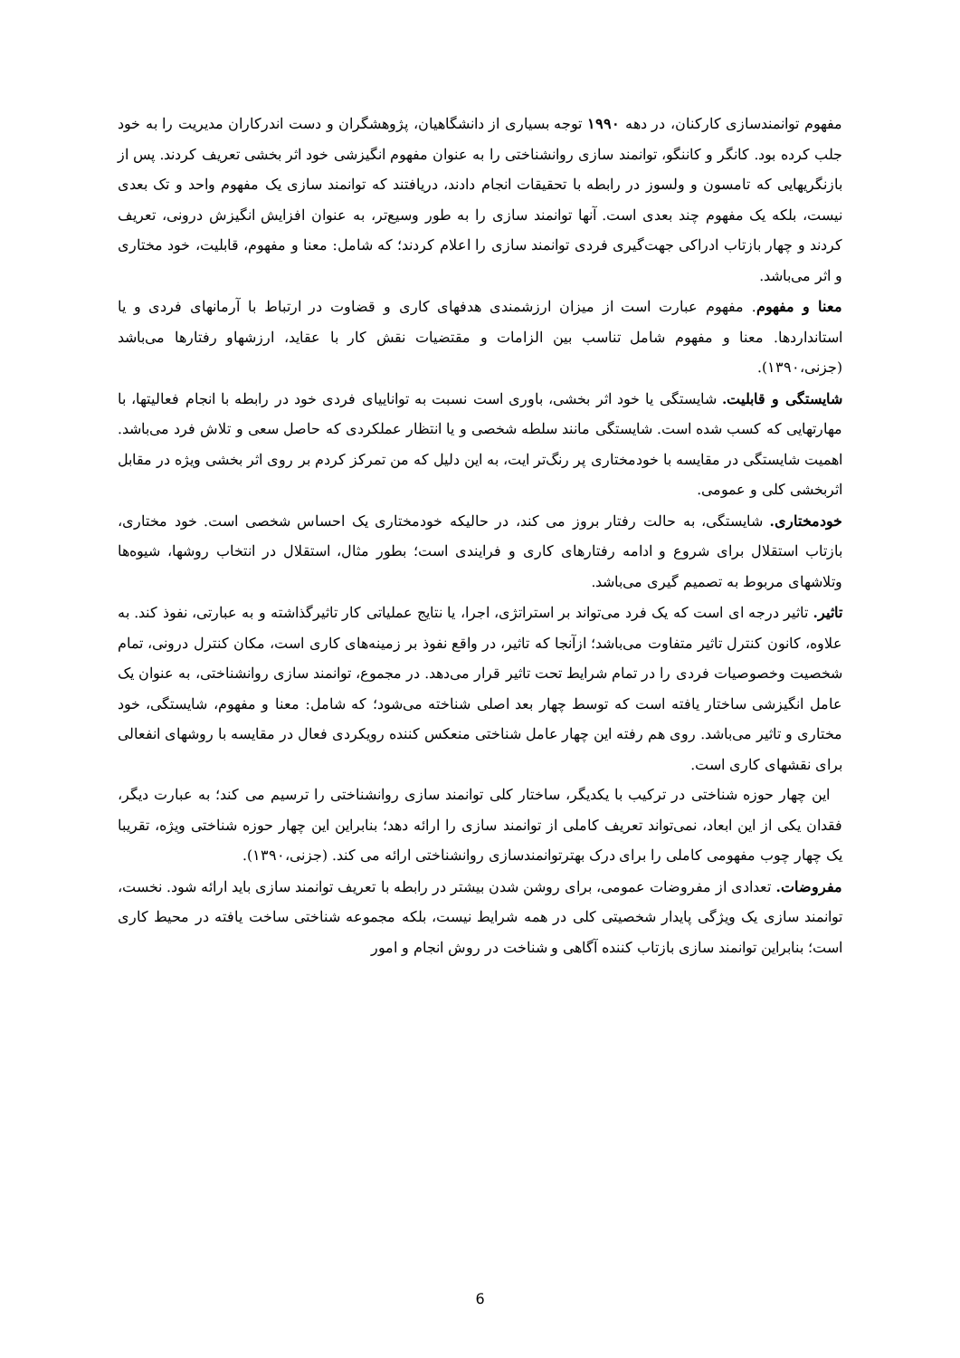مفهوم توانمندسازی کارکنان، در دهه ۱۹۹۰ توجه بسیاری از دانشگاهیان، پژوهشگران و دست اندرکاران مدیریت را به خود جلب کرده بود. کانگر و کاننگو، توانمند سازی روانشناختی را به عنوان مفهوم انگیزشی خود اثر بخشی تعریف کردند. پس از بازنگریهایی که تامسون و ولسوز در رابطه با تحقیقات انجام دادند، دریافتند که توانمند سازی یک مفهوم واحد و تک بعدی نیست، بلکه یک مفهوم چند بعدی است. آنها توانمند سازی را به طور وسیع‌تر، به عنوان افزایش انگیزش درونی، تعریف کردند و چهار بازتاب ادراکی جهت‌گیری فردی توانمند سازی را اعلام کردند؛ که شامل: معنا و مفهوم، قابلیت، خود مختاری و اثر می‌باشد.
معنا و مفهوم. مفهوم عبارت است از میزان ارزشمندی هدفهای کاری و قضاوت در ارتباط با آرمانهای فردی و یا استانداردها. معنا و مفهوم شامل تناسب بین الزامات و مقتضیات نقش کار با عقاید، ارزشهاو رفتارها می‌باشد (جزنی،۱۳۹۰).
شایستگی و قابلیت. شایستگی یا خود اثر بخشی، باوری است نسبت به تواناییای فردی خود در رابطه با انجام فعالیتها، با مهارتهایی که کسب شده است. شایستگی مانند سلطه شخصی و یا انتظار عملکردی که حاصل سعی و تلاش فرد می‌باشد. اهمیت شایستگی در مقایسه با خودمختاری پر رنگ‌تر ایت، به این دلیل که من تمرکز کردم بر روی اثر بخشی ویژه در مقابل اثربخشی کلی و عمومی.
خودمختاری. شایستگی، به حالت رفتار بروز می کند، در حالیکه خودمختاری یک احساس شخصی است. خود مختاری، بازتاب استقلال برای شروع و ادامه رفتارهای کاری و فرایندی است؛ بطور مثال، استقلال در انتخاب روشها، شیوه‌ها وتلاشهای مربوط به تصمیم گیری می‌باشد.
تاثیر. تاثیر درجه ای است که یک فرد می‌تواند بر استراتژی، اجرا، یا نتایج عملیاتی کار تاثیرگذاشته و به عبارتی، نفوذ کند. به علاوه، کانون کنترل تاثیر متفاوت می‌باشد؛ ازآنجا که تاثیر، در واقع نفوذ بر زمینه‌های کاری است، مکان کنترل درونی، تمام شخصیت وخصوصیات فردی را در تمام شرایط تحت تاثیر قرار می‌دهد. در مجموع، توانمند سازی روانشناختی، به عنوان یک عامل انگیزشی ساختار یافته است که توسط چهار بعد اصلی شناخته می‌شود؛ که شامل: معنا و مفهوم، شایستگی، خود مختاری و تاثیر می‌باشد. روی هم رفته این چهار عامل شناختی منعکس کننده رویکردی فعال در مقایسه با روشهای انفعالی برای نقشهای کاری است.
این چهار حوزه شناختی در ترکیب با یکدیگر، ساختار کلی توانمند سازی روانشناختی را ترسیم می کند؛ به عبارت دیگر، فقدان یکی از این ابعاد، نمی‌تواند تعریف کاملی از توانمند سازی را ارائه دهد؛ بنابراین این چهار حوزه شناختی ویژه، تقریبا یک چهار چوب مفهومی کاملی را برای درک بهترتوانمندسازی روانشناختی ارائه می کند. (جزنی،۱۳۹۰).
مفروضات. تعدادی از مفروضات عمومی، برای روشن شدن بیشتر در رابطه با تعریف توانمند سازی باید ارائه شود. نخست، توانمند سازی یک ویژگی پایدار شخصیتی کلی در همه شرایط نیست، بلکه مجموعه شناختی ساخت یافته در محیط کاری است؛ بنابراین توانمند سازی بازتاب کننده آگاهی و شناخت در روش انجام و امور
6